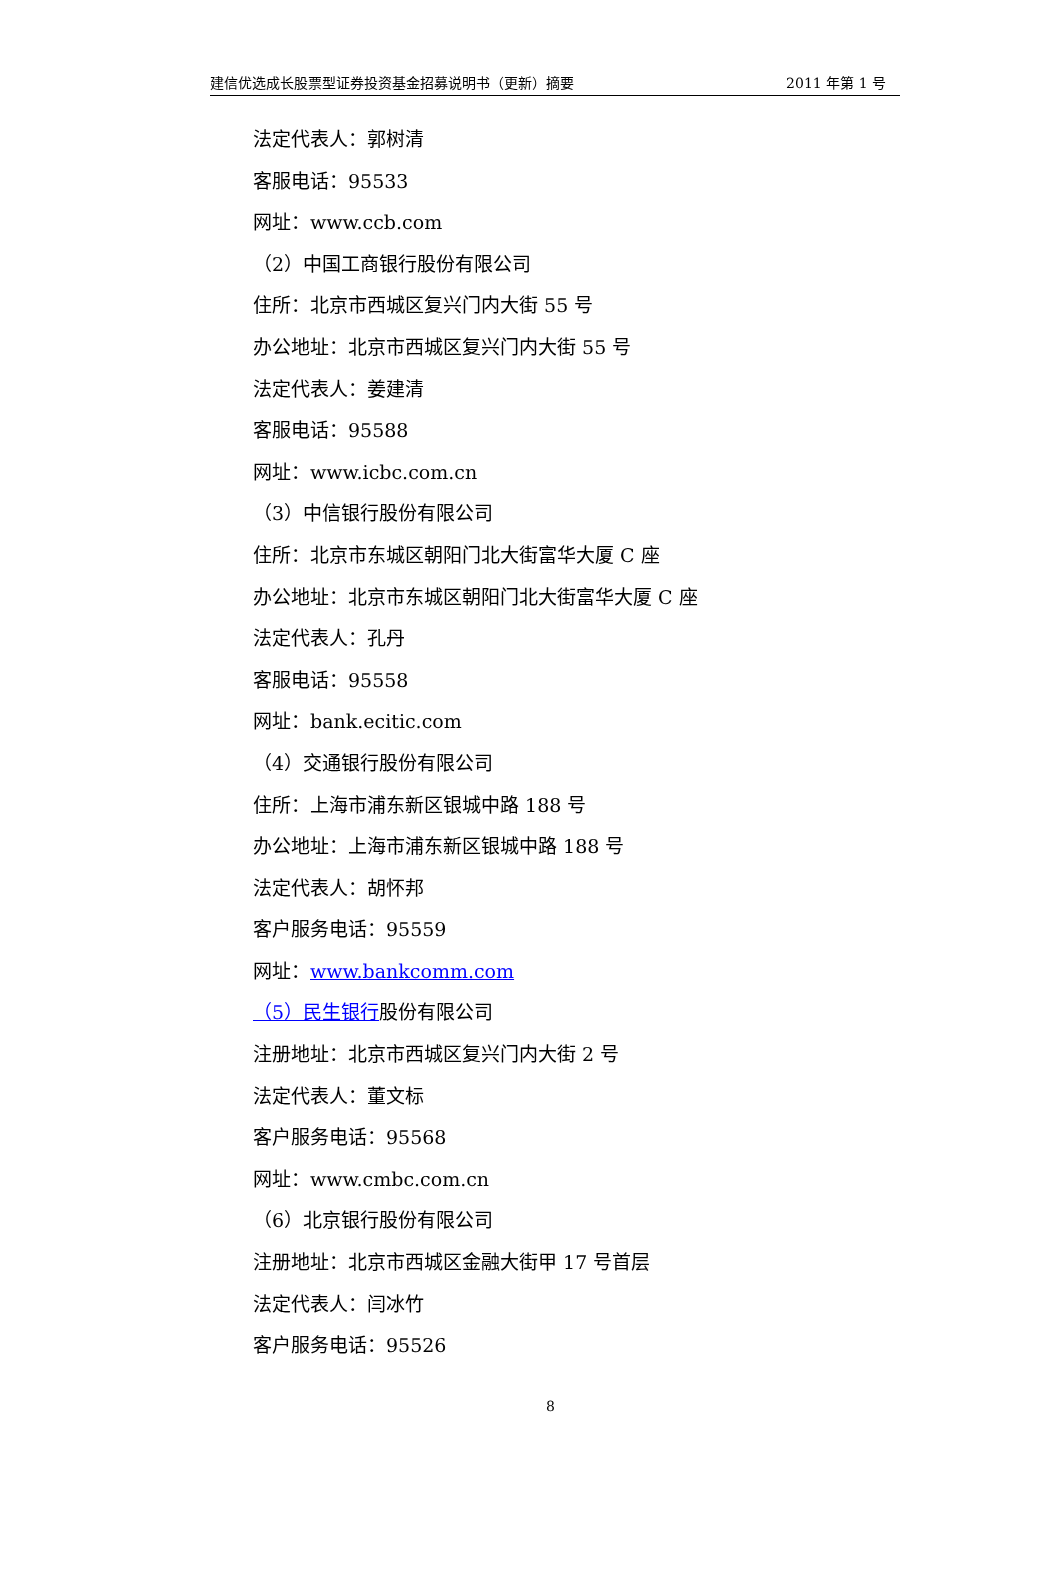建信优选成长股票型证券投资基金招募说明书（更新）摘要 2011 年第 1 号
法定代表人：郭树清
客服电话：95533
网址：www.ccb.com
（2）中国工商银行股份有限公司
住所：北京市西城区复兴门内大街 55 号
办公地址：北京市西城区复兴门内大街 55 号
法定代表人：姜建清
客服电话：95588
网址：www.icbc.com.cn
（3）中信银行股份有限公司
住所：北京市东城区朝阳门北大街富华大厦 C 座
办公地址：北京市东城区朝阳门北大街富华大厦 C 座
法定代表人：孔丹
客服电话：95558
网址：bank.ecitic.com
（4）交通银行股份有限公司
住所：上海市浦东新区银城中路 188 号
办公地址：上海市浦东新区银城中路 188 号
法定代表人：胡怀邦
客户服务电话：95559
网址：www.bankcomm.com
（5）民生银行股份有限公司
注册地址：北京市西城区复兴门内大街 2 号
法定代表人：董文标
客户服务电话：95568
网址：www.cmbc.com.cn
（6）北京银行股份有限公司
注册地址：北京市西城区金融大街甲 17 号首层
法定代表人：闫冰竹
客户服务电话：95526
8